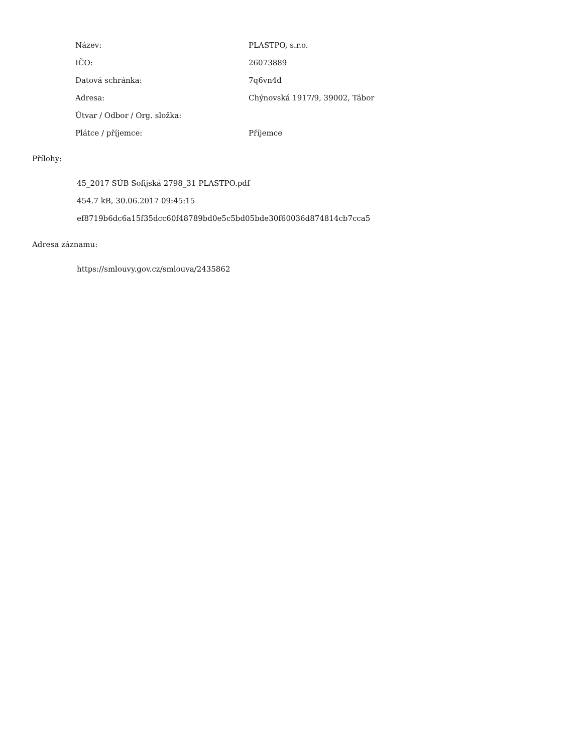| Název: | PLASTPO, s.r.o. |
| IČO: | 26073889 |
| Datová schránka: | 7q6vn4d |
| Adresa: | Chýnovská 1917/9, 39002, Tábor |
| Útvar / Odbor / Org. složka: | |
| Plátce / příjemce: | Příjemce |
Přílohy:
45_2017 SÚB Sofijská 2798_31 PLASTPO.pdf
454.7 kB, 30.06.2017 09:45:15
ef8719b6dc6a15f35dcc60f48789bd0e5c5bd05bde30f60036d874814cb7cca5
Adresa záznamu:
https://smlouvy.gov.cz/smlouva/2435862